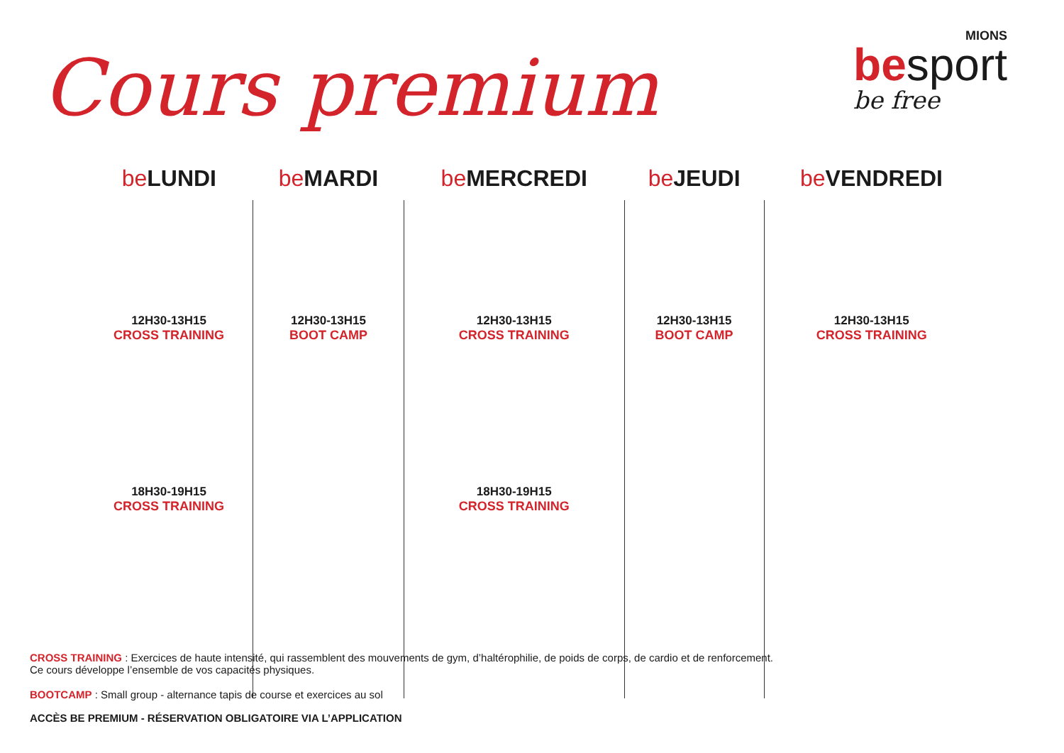Cours premium
MIONS
besport
be free
| be LUNDI | be MARDI | be MERCREDI | be JEUDI | be VENDREDI |
| --- | --- | --- | --- | --- |
| 12H30-13H15 CROSS TRAINING | 12H30-13H15 BOOT CAMP | 12H30-13H15 CROSS TRAINING | 12H30-13H15 BOOT CAMP | 12H30-13H15 CROSS TRAINING |
| 18H30-19H15 CROSS TRAINING | | 18H30-19H15 CROSS TRAINING | | |
CROSS TRAINING : Exercices de haute intensité, qui rassemblent des mouvements de gym, d’haltérophilie, de poids de corps, de cardio et de renforcement.
Ce cours développe l’ensemble de vos capacités physiques.
BOOTCAMP : Small group - alternance tapis de course et exercices au sol
ACCÈS BE PREMIUM - RÉSERVATION OBLIGATOIRE VIA L’APPLICATION